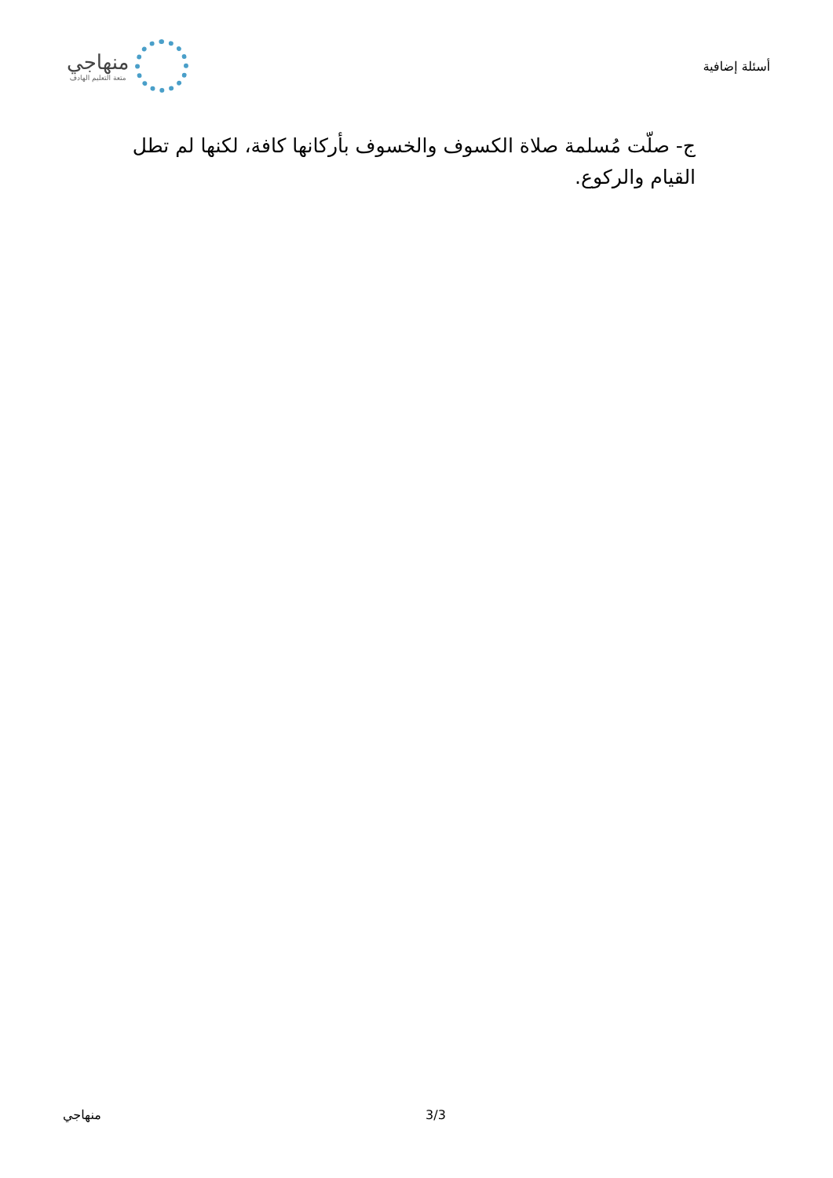أسئلة إضافية
منهاجي
متعة التعليم الهادف
ج- صلّت مُسلمة صلاة الكسوف والخسوف بأركانها كافة، لكنها لم تطل القيام والركوع.
3/3 منهاجي